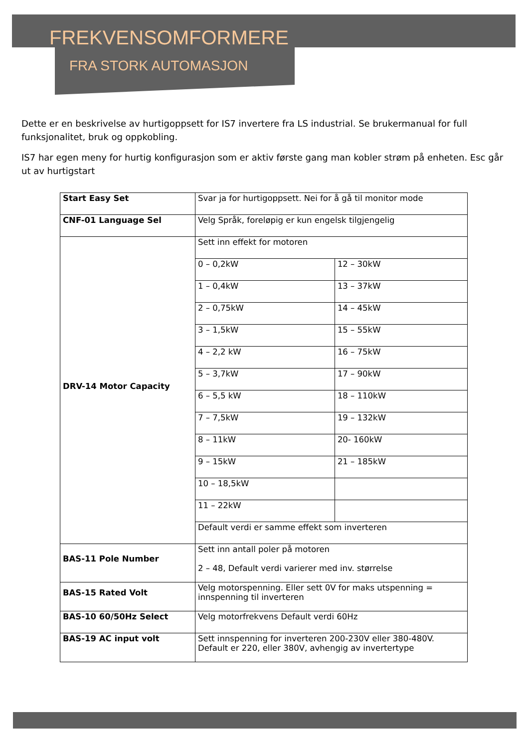FREKVENSOMFORMERE
FRA STORK AUTOMASJON
Dette er en beskrivelse av hurtigoppsett for IS7 invertere fra LS industrial. Se brukermanual for full funksjonalitet, bruk og oppkobling.
IS7 har egen meny for hurtig konfigurasjon som er aktiv første gang man kobler strøm på enheten. Esc går ut av hurtigstart
| Start Easy Set | Svar ja for hurtigoppsett. Nei for å gå til monitor mode | |
| CNF-01 Language Sel | Velg Språk, foreløpig er kun engelsk tilgjengelig | |
| DRV-14 Motor Capacity | Sett inn effekt for motoren | |
| | 0 – 0,2kW | 12 – 30kW |
| | 1 – 0,4kW | 13 – 37kW |
| | 2 – 0,75kW | 14 – 45kW |
| | 3 – 1,5kW | 15 – 55kW |
| | 4 – 2,2 kW | 16 – 75kW |
| | 5 – 3,7kW | 17 – 90kW |
| | 6 – 5,5 kW | 18 – 110kW |
| | 7 – 7,5kW | 19 – 132kW |
| | 8 – 11kW | 20- 160kW |
| | 9 – 15kW | 21 – 185kW |
| | 10 – 18,5kW | |
| | 11 – 22kW | |
| | Default verdi er samme effekt som inverteren | |
| BAS-11 Pole Number | Sett inn antall poler på motoren 2 – 48, Default verdi varierer med inv. størrelse | |
| BAS-15 Rated Volt | Velg motorspenning. Eller sett 0V for maks utspenning = innspenning til inverteren | |
| BAS-10 60/50Hz Select | Velg motorfrekvens Default verdi 60Hz | |
| BAS-19 AC input volt | Sett innspenning for inverteren 200-230V eller 380-480V. Default er 220, eller 380V, avhengig av invertertype | |